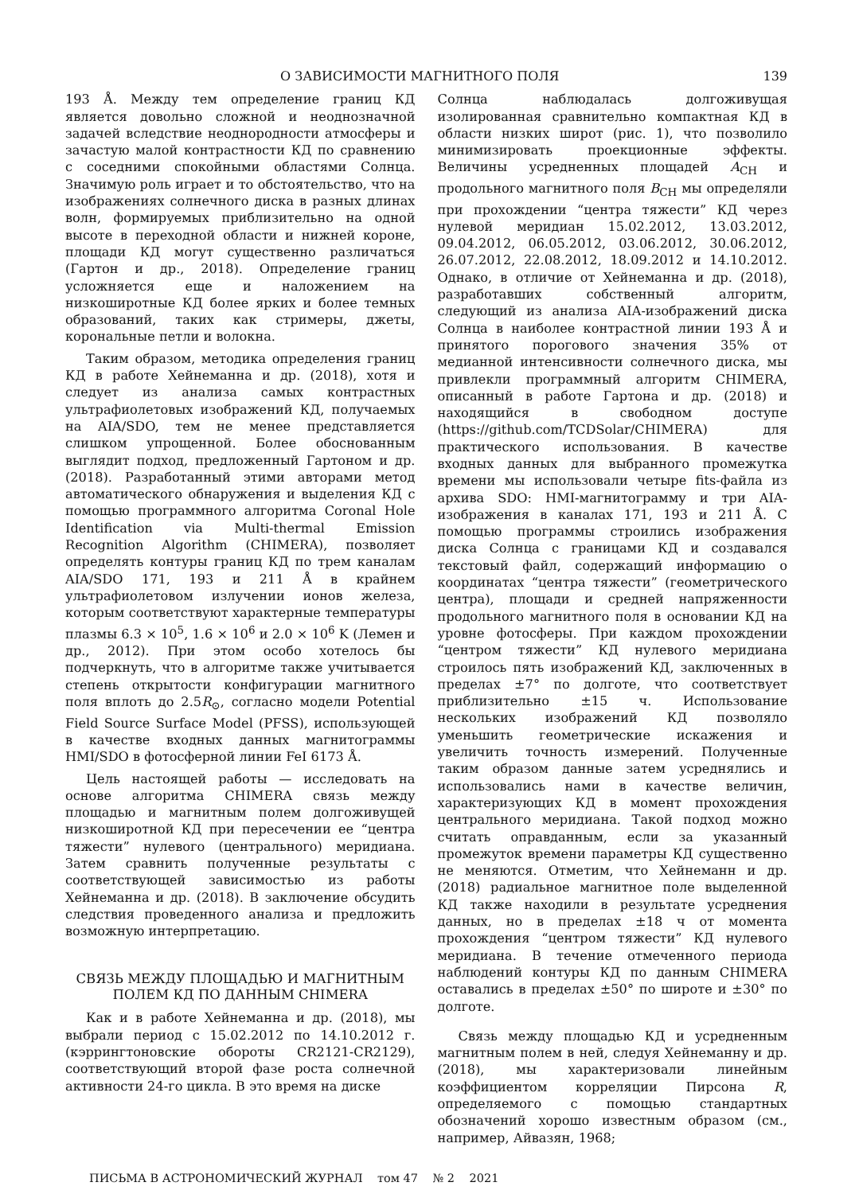О ЗАВИСИМОСТИ МАГНИТНОГО ПОЛЯ 139
193 Å. Между тем определение границ КД является довольно сложной и неоднозначной задачей вследствие неоднородности атмосферы и зачастую малой контрастности КД по сравнению с соседними спокойными областями Солнца. Значимую роль играет и то обстоятельство, что на изображениях солнечного диска в разных длинах волн, формируемых приблизительно на одной высоте в переходной области и нижней короне, площади КД могут существенно различаться (Гартон и др., 2018). Определение границ усложняется еще и наложением на низкоширотные КД более ярких и более темных образований, таких как стримеры, джеты, корональные петли и волокна.
Таким образом, методика определения границ КД в работе Хейнеманна и др. (2018), хотя и следует из анализа самых контрастных ультрафиолетовых изображений КД, получаемых на AIA/SDO, тем не менее представляется слишком упрощенной. Более обоснованным выглядит подход, предложенный Гартоном и др. (2018). Разработанный этими авторами метод автоматического обнаружения и выделения КД с помощью программного алгоритма Coronal Hole Identification via Multi-thermal Emission Recognition Algorithm (CHIMERA), позволяет определять контуры границ КД по трем каналам AIA/SDO 171, 193 и 211 Å в крайнем ультрафиолетовом излучении ионов железа, которым соответствуют характерные температуры плазмы 6.3 × 10<sup>5</sup>, 1.6 × 10<sup>6</sup> и 2.0 × 10<sup>6</sup> K (Лемен и др., 2012). При этом особо хотелось бы подчеркнуть, что в алгоритме также учитывается степень открытости конфигурации магнитного поля вплоть до 2.5R<sub>⊙</sub>, согласно модели Potential Field Source Surface Model (PFSS), использующей в качестве входных данных магнитограммы HMI/SDO в фотосферной линии FeI 6173 Å.
Цель настоящей работы — исследовать на основе алгоритма CHIMERA связь между площадью и магнитным полем долгоживущей низкоширотной КД при пересечении ее “центра тяжести” нулевого (центрального) меридиана. Затем сравнить полученные результаты с соответствующей зависимостью из работы Хейнеманна и др. (2018). В заключение обсудить следствия проведенного анализа и предложить возможную интерпретацию.
СВЯЗЬ МЕЖДУ ПЛОЩАДЬЮ И МАГНИТНЫМ ПОЛЕМ КД ПО ДАННЫМ CHIMERA
Как и в работе Хейнеманна и др. (2018), мы выбрали период с 15.02.2012 по 14.10.2012 г. (кэррингтоновские обороты CR2121-CR2129), соответствующий второй фазе роста солнечной активности 24-го цикла. В это время на диске
Солнца наблюдалась долгоживущая изолированная сравнительно компактная КД в области низких широт (рис. 1), что позволило минимизировать проекционные эффекты. Величины усредненных площадей A<sub>CH</sub> и продольного магнитного поля B<sub>CH</sub> мы определяли при прохождении “центра тяжести” КД через нулевой меридиан 15.02.2012, 13.03.2012, 09.04.2012, 06.05.2012, 03.06.2012, 30.06.2012, 26.07.2012, 22.08.2012, 18.09.2012 и 14.10.2012. Однако, в отличие от Хейнеманна и др. (2018), разработавших собственный алгоритм, следующий из анализа AIA-изображений диска Солнца в наиболее контрастной линии 193 Å и принятого порогового значения 35% от медианной интенсивности солнечного диска, мы привлекли программный алгоритм CHIMERA, описанный в работе Гартона и др. (2018) и находящийся в свободном доступе (https://github.com/TCDSolar/CHIMERA) для практического использования. В качестве входных данных для выбранного промежутка времени мы использовали четыре fits-файла из архива SDO: HMI-магнитограмму и три AIA-изображения в каналах 171, 193 и 211 Å. С помощью программы строились изображения диска Солнца с границами КД и создавался текстовый файл, содержащий информацию о координатах “центра тяжести” (геометрического центра), площади и средней напряженности продольного магнитного поля в основании КД на уровне фотосферы. При каждом прохождении “центром тяжести” КД нулевого меридиана строилось пять изображений КД, заключенных в пределах ±7° по долготе, что соответствует приблизительно ±15 ч. Использование нескольких изображений КД позволяло уменьшить геометрические искажения и увеличить точность измерений. Полученные таким образом данные затем усреднялись и использовались нами в качестве величин, характеризующих КД в момент прохождения центрального меридиана. Такой подход можно считать оправданным, если за указанный промежуток времени параметры КД существенно не меняются. Отметим, что Хейнеманн и др. (2018) радиальное магнитное поле выделенной КД также находили в результате усреднения данных, но в пределах ±18 ч от момента прохождения “центром тяжести” КД нулевого меридиана. В течение отмеченного периода наблюдений контуры КД по данным CHIMERA оставались в пределах ±50° по широте и ±30° по долготе.
Связь между площадью КД и усредненным магнитным полем в ней, следуя Хейнеманну и др. (2018), мы характеризовали линейным коэффициентом корреляции Пирсона R, определяемого с помощью стандартных обозначений хорошо известным образом (см., например, Айвазян, 1968;
ПИСЬМА В АСТРОНОМИЧЕСКИЙ ЖУРНАЛ том 47 № 2 2021